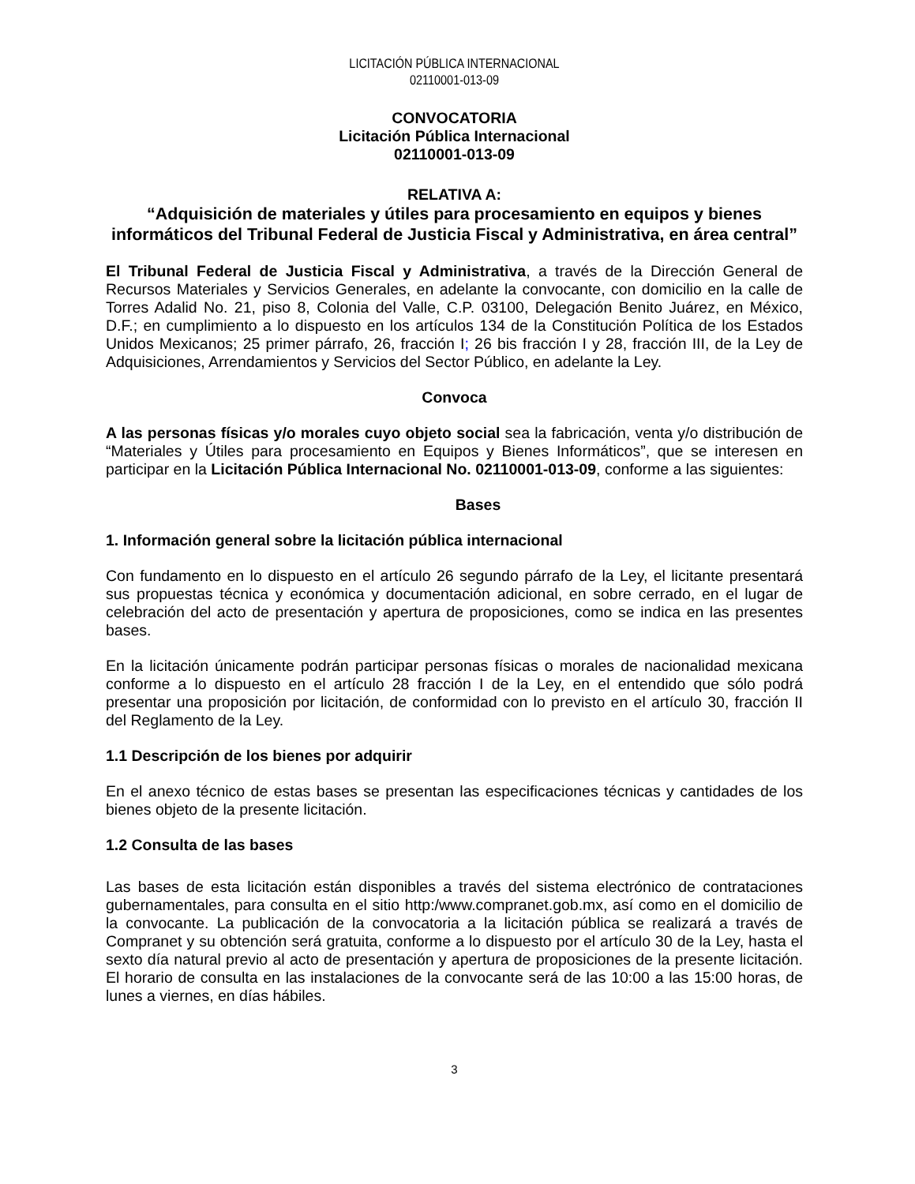LICITACIÓN PÚBLICA INTERNACIONAL
02110001-013-09
CONVOCATORIA
Licitación Pública Internacional
02110001-013-09
RELATIVA A:
“Adquisición de materiales y útiles para procesamiento en equipos y bienes informáticos del Tribunal Federal de Justicia Fiscal y Administrativa, en área central”
El Tribunal Federal de Justicia Fiscal y Administrativa, a través de la Dirección General de Recursos Materiales y Servicios Generales, en adelante la convocante, con domicilio en la calle de Torres Adalid No. 21, piso 8, Colonia del Valle, C.P. 03100, Delegación Benito Juárez, en México, D.F.; en cumplimiento a lo dispuesto en los artículos 134 de la Constitución Política de los Estados Unidos Mexicanos; 25 primer párrafo, 26, fracción I; 26 bis fracción I y 28, fracción III, de la Ley de Adquisiciones, Arrendamientos y Servicios del Sector Público, en adelante la Ley.
Convoca
A las personas físicas y/o morales cuyo objeto social sea la fabricación, venta y/o distribución de “Materiales y Útiles para procesamiento en Equipos y Bienes Informáticos”, que se interesen en participar en la Licitación Pública Internacional No. 02110001-013-09, conforme a las siguientes:
Bases
1. Información general sobre la licitación pública internacional
Con fundamento en lo dispuesto en el artículo 26 segundo párrafo de la Ley, el licitante presentará sus propuestas técnica y económica y documentación adicional, en sobre cerrado, en el lugar de celebración del acto de presentación y apertura de proposiciones, como se indica en las presentes bases.
En la licitación únicamente podrán participar personas físicas o morales de nacionalidad mexicana conforme a lo dispuesto en el artículo 28 fracción I de la Ley, en el entendido que sólo podrá presentar una proposición por licitación, de conformidad con lo previsto en el artículo 30, fracción II del Reglamento de la Ley.
1.1 Descripción de los bienes por adquirir
En el anexo técnico de estas bases se presentan las especificaciones técnicas y cantidades de los bienes objeto de la presente licitación.
1.2 Consulta de las bases
Las bases de esta licitación están disponibles a través del sistema electrónico de contrataciones gubernamentales, para consulta en el sitio http:/www.compranet.gob.mx, así como en el domicilio de la convocante. La publicación de la convocatoria a la licitación pública se realizará a través de Compranet y su obtención será gratuita, conforme a lo dispuesto por el artículo 30 de la Ley, hasta el sexto día natural previo al acto de presentación y apertura de proposiciones de la presente licitación. El horario de consulta en las instalaciones de la convocante será de las 10:00 a las 15:00 horas, de lunes a viernes, en días hábiles.
3